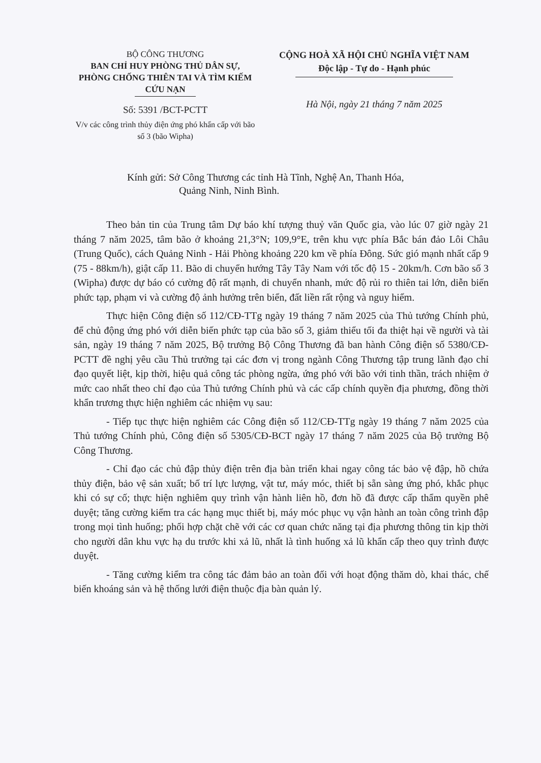BỘ CÔNG THƯƠNG
BAN CHỈ HUY PHÒNG THỦ DÂN SỰ, PHÒNG CHỐNG THIÊN TAI VÀ TÌM KIẾM CỨU NẠN
Số: 5391 /BCT-PCTT
V/v các công trình thủy điện ứng phó khẩn cấp với bão số 3 (bão Wipha)
CỘNG HOÀ XÃ HỘI CHỦ NGHĨA VIỆT NAM
Độc lập - Tự do - Hạnh phúc
Hà Nội, ngày 21 tháng 7 năm 2025
Kính gửi: Sở Công Thương các tỉnh Hà Tĩnh, Nghệ An, Thanh Hóa,
Quảng Ninh, Ninh Bình.
Theo bản tin của Trung tâm Dự báo khí tượng thuỷ văn Quốc gia, vào lúc 07 giờ ngày 21 tháng 7 năm 2025, tâm bão ở khoảng 21,3°N; 109,9°E, trên khu vực phía Bắc bán đảo Lôi Châu (Trung Quốc), cách Quảng Ninh - Hải Phòng khoảng 220 km về phía Đông. Sức gió mạnh nhất cấp 9 (75 - 88km/h), giật cấp 11. Bão di chuyển hướng Tây Tây Nam với tốc độ 15 - 20km/h. Cơn bão số 3 (Wipha) được dự báo có cường độ rất mạnh, di chuyển nhanh, mức độ rủi ro thiên tai lớn, diễn biến phức tạp, phạm vi và cường độ ảnh hưởng trên biển, đất liền rất rộng và nguy hiểm.
Thực hiện Công điện số 112/CĐ-TTg ngày 19 tháng 7 năm 2025 của Thủ tướng Chính phủ, để chủ động ứng phó với diễn biến phức tạp của bão số 3, giảm thiểu tối đa thiệt hại về người và tài sản, ngày 19 tháng 7 năm 2025, Bộ trưởng Bộ Công Thương đã ban hành Công điện số 5380/CĐ-PCTT đề nghị yêu cầu Thủ trưởng tại các đơn vị trong ngành Công Thương tập trung lãnh đạo chỉ đạo quyết liệt, kịp thời, hiệu quả công tác phòng ngừa, ứng phó với bão với tinh thần, trách nhiệm ở mức cao nhất theo chỉ đạo của Thủ tướng Chính phủ và các cấp chính quyền địa phương, đồng thời khẩn trương thực hiện nghiêm các nhiệm vụ sau:
- Tiếp tục thực hiện nghiêm các Công điện số 112/CĐ-TTg ngày 19 tháng 7 năm 2025 của Thủ tướng Chính phủ, Công điện số 5305/CĐ-BCT ngày 17 tháng 7 năm 2025 của Bộ trưởng Bộ Công Thương.
- Chỉ đạo các chủ đập thủy điện trên địa bàn triển khai ngay công tác bảo vệ đập, hồ chứa thủy điện, bảo vệ sản xuất; bố trí lực lượng, vật tư, máy móc, thiết bị sẵn sàng ứng phó, khắc phục khi có sự cố; thực hiện nghiêm quy trình vận hành liên hồ, đơn hồ đã được cấp thẩm quyền phê duyệt; tăng cường kiểm tra các hạng mục thiết bị, máy móc phục vụ vận hành an toàn công trình đập trong mọi tình huống; phối hợp chặt chẽ với các cơ quan chức năng tại địa phương thông tin kịp thời cho người dân khu vực hạ du trước khi xả lũ, nhất là tình huống xả lũ khẩn cấp theo quy trình được duyệt.
- Tăng cường kiểm tra công tác đảm bảo an toàn đối với hoạt động thăm dò, khai thác, chế biến khoáng sản và hệ thống lưới điện thuộc địa bàn quản lý.